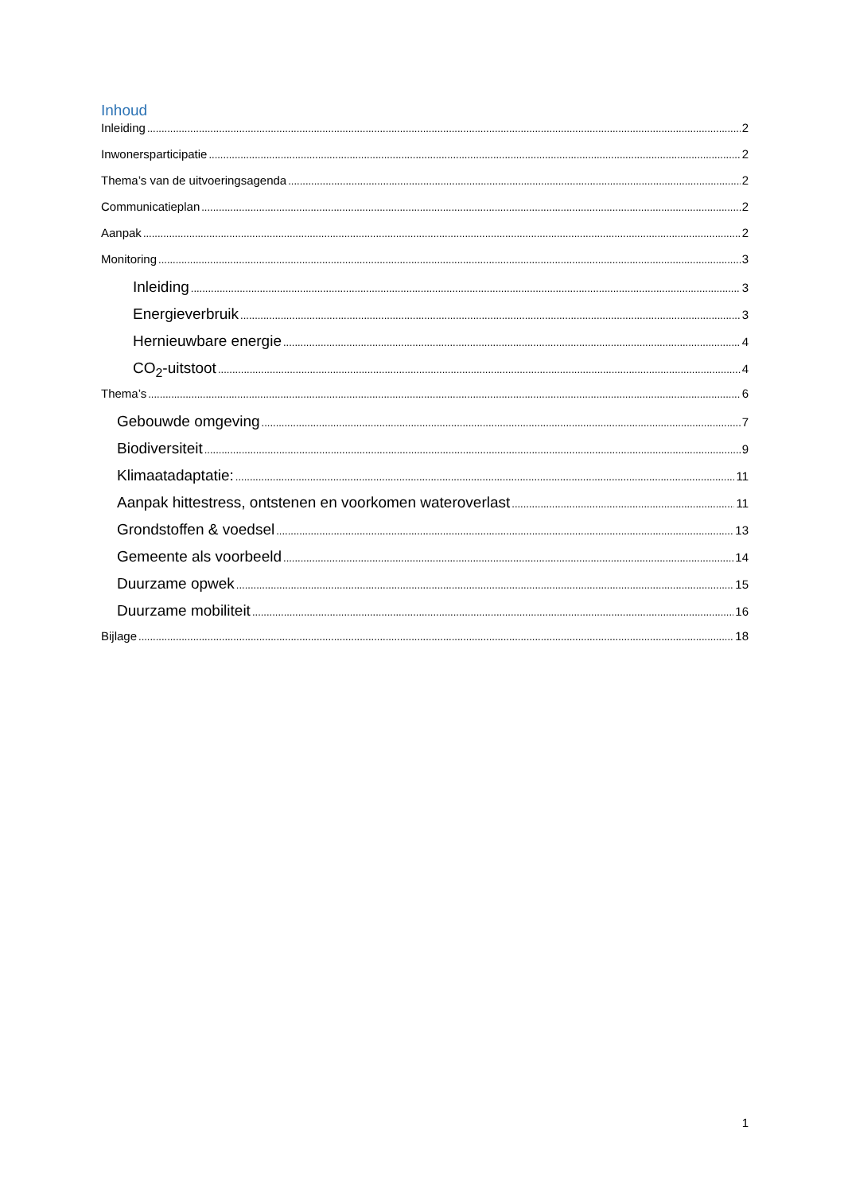Inhoud
Inleiding 2
Inwonersparticipatie 2
Thema’s van de uitvoeringsagenda 2
Communicatieplan 2
Aanpak 2
Monitoring 3
Inleiding 3
Energieverbruik 3
Hernieuwbare energie 4
CO<sub>2</sub>-uitstoot 4
Thema’s 6
Gebouwde omgeving 7
Biodiversiteit 9
Klimaatadaptatie: 11
Aanpak hittestress, ontstenen en voorkomen wateroverlast 11
Grondstoffen & voedsel 13
Gemeente als voorbeeld 14
Duurzame opwek 15
Duurzame mobiliteit 16
Bijlage 18
1